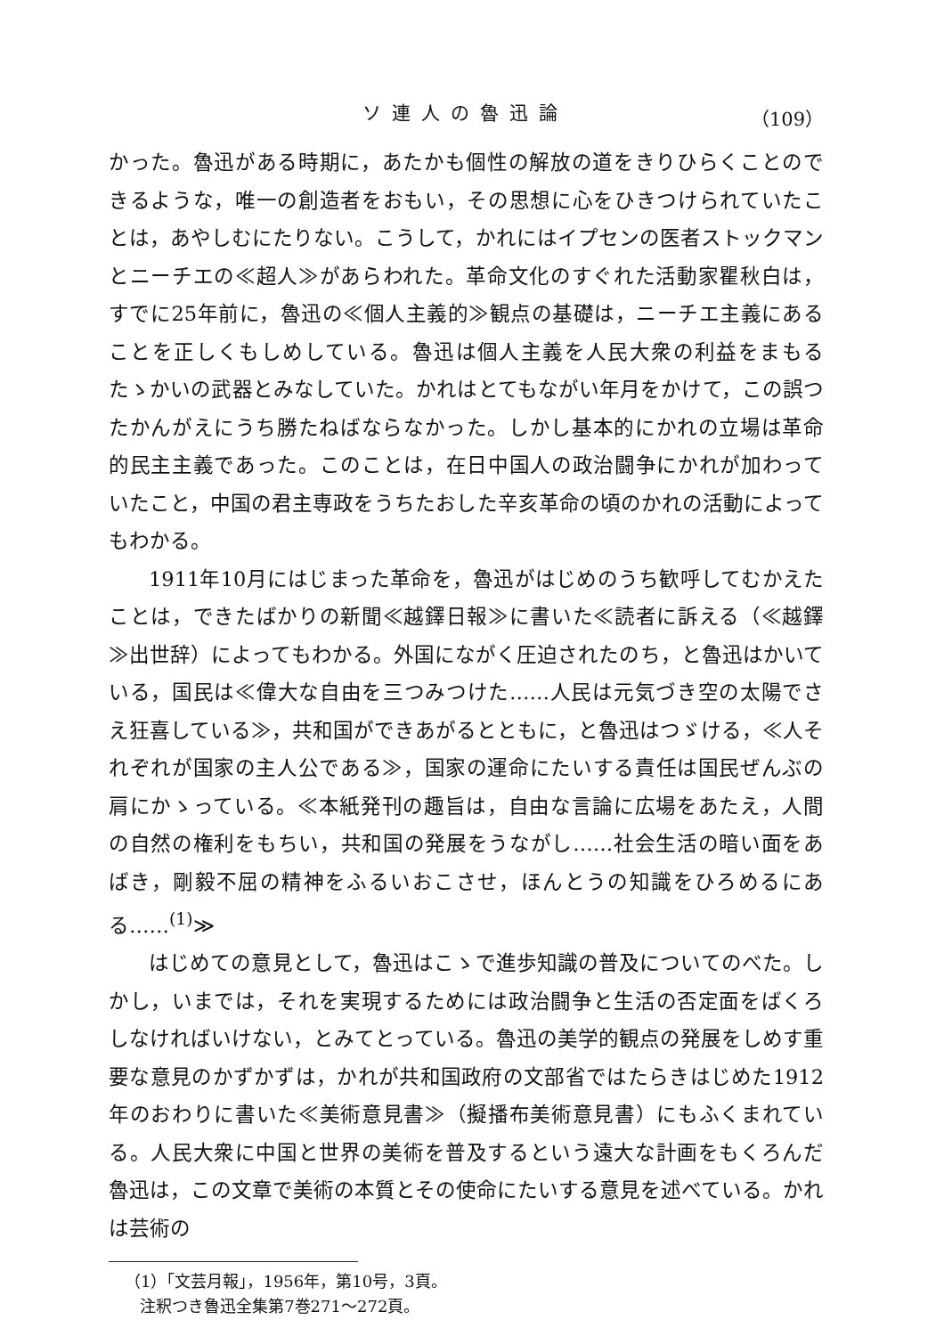ソ連人の魯迅論 （109）
かった。魯迅がある時期に，あたかも個性の解放の道をきりひらくことのできるような，唯一の創造者をおもい，その思想に心をひきつけられていたことは，あやしむにたりない。こうして，かれにはイプセンの医者ストックマンとニーチエの≪超人≫があらわれた。革命文化のすぐれた活動家瞿秋白は，すでに25年前に，魯迅の≪個人主義的≫観点の基礎は，ニーチエ主義にあることを正しくもしめしている。魯迅は個人主義を人民大衆の利益をまもるたゝかいの武器とみなしていた。かれはとてもながい年月をかけて，この誤つたかんがえにうち勝たねばならなかった。しかし基本的にかれの立場は革命的民主主義であった。このことは，在日中国人の政治闘争にかれが加わっていたこと，中国の君主専政をうちたおした辛亥革命の頃のかれの活動によってもわかる。
1911年10月にはじまった革命を，魯迅がはじめのうち歓呼してむかえたことは，できたばかりの新聞≪越鐸日報≫に書いた≪読者に訴える（≪越鐸≫出世辞）によってもわかる。外国にながく圧迫されたのち，と魯迅はかいている，国民は≪偉大な自由を三つみつけた……人民は元気づき空の太陽でさえ狂喜している≫，共和国ができあがるとともに，と魯迅はつゞける，≪人それぞれが国家の主人公である≫，国家の運命にたいする責任は国民ぜんぶの肩にかゝっている。≪本紙発刊の趣旨は，自由な言論に広場をあたえ，人間の自然の権利をもちい，共和国の発展をうながし……社会生活の暗い面をあばき，剛毅不屈の精神をふるいおこさせ，ほんとうの知識をひろめるにある……<sup>(1)</sup>≫
はじめての意見として，魯迅はこゝで進歩知識の普及についてのべた。しかし，いまでは，それを実現するためには政治闘争と生活の否定面をばくろしなければいけない，とみてとっている。魯迅の美学的観点の発展をしめす重要な意見のかずかずは，かれが共和国政府の文部省ではたらきはじめた1912年のおわりに書いた≪美術意見書≫（擬播布美術意見書）にもふくまれている。人民大衆に中国と世界の美術を普及するという遠大な計画をもくろんだ魯迅は，この文章で美術の本質とその使命にたいする意見を述べている。かれは芸術の
（1）「文芸月報」，1956年，第10号，3頁。
注釈つき魯迅全集第7巻271～272頁。